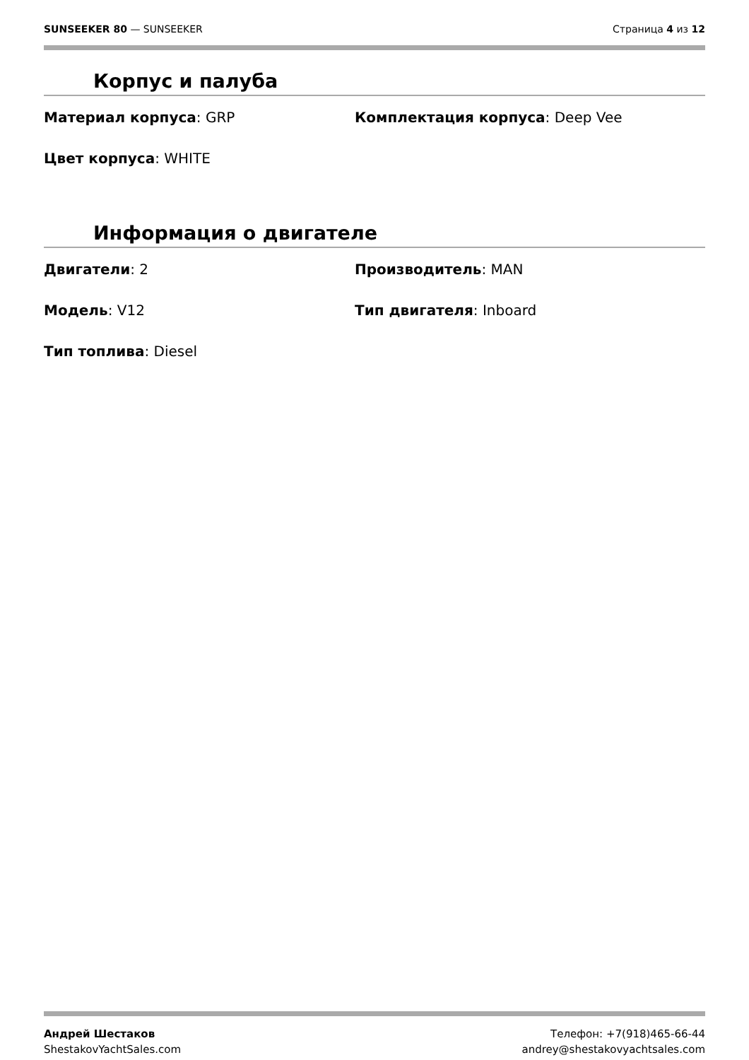SUNSEEKER 80 — SUNSEEKER Страница 4 из 12
Корпус и палуба
Материал корпуса: GRP
Комплектация корпуса: Deep Vee
Цвет корпуса: WHITE
Информация о двигателе
Двигатели: 2
Производитель: MAN
Модель: V12
Тип двигателя: Inboard
Тип топлива: Diesel
Андрей Шестаков
ShestakovYachtSales.com
Телефон: +7(918)465-66-44
andrey@shestakovyachtsales.com